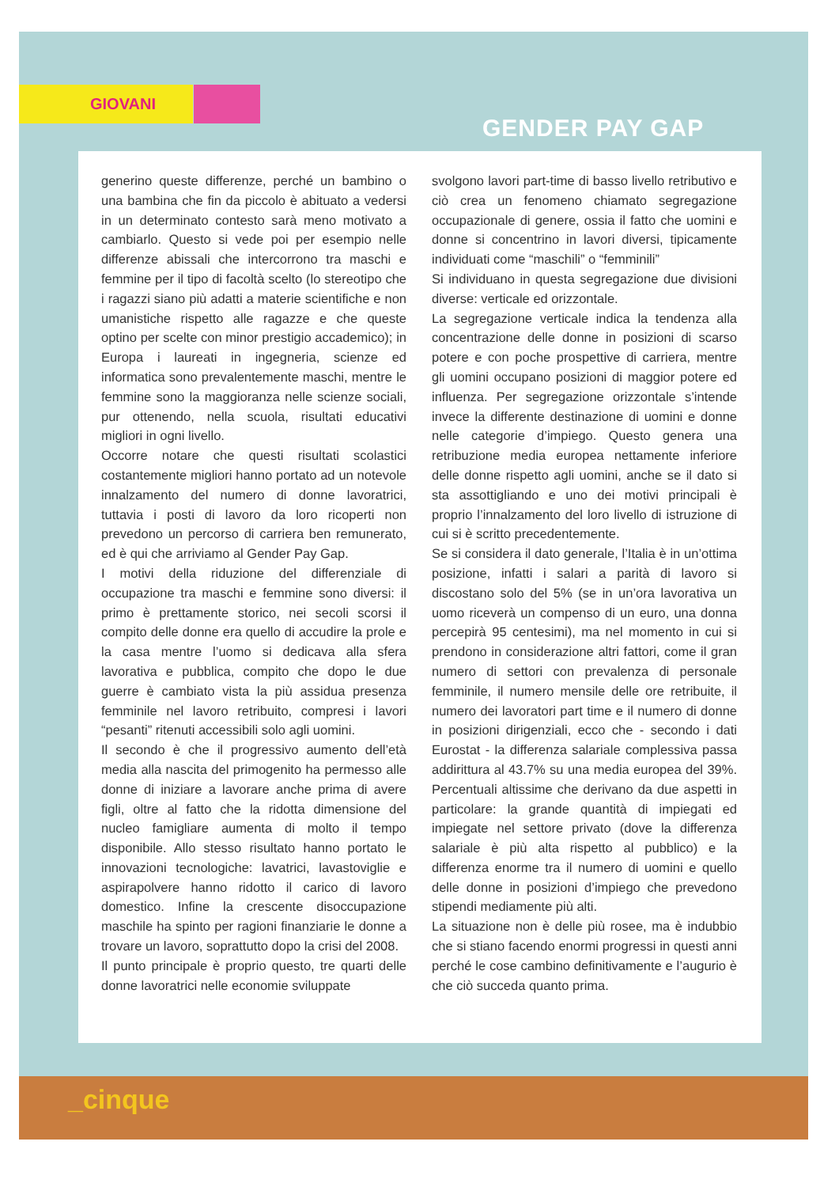GIOVANI
GENDER PAY GAP
generino queste differenze, perché un bambino o una bambina che fin da piccolo è abituato a vedersi in un determinato contesto sarà meno motivato a cambiarlo. Questo si vede poi per esempio nelle differenze abissali che intercorrono tra maschi e femmine per il tipo di facoltà scelto (lo stereotipo che i ragazzi siano più adatti a materie scientifiche e non umanistiche rispetto alle ragazze e che queste optino per scelte con minor prestigio accademico); in Europa i laureati in ingegneria, scienze ed informatica sono prevalentemente maschi, mentre le femmine sono la maggioranza nelle scienze sociali, pur ottenendo, nella scuola, risultati educativi migliori in ogni livello.
Occorre notare che questi risultati scolastici costantemente migliori hanno portato ad un notevole innalzamento del numero di donne lavoratrici, tuttavia i posti di lavoro da loro ricoperti non prevedono un percorso di carriera ben remunerato, ed è qui che arriviamo al Gender Pay Gap.
I motivi della riduzione del differenziale di occupazione tra maschi e femmine sono diversi: il primo è prettamente storico, nei secoli scorsi il compito delle donne era quello di accudire la prole e la casa mentre l’uomo si dedicava alla sfera lavorativa e pubblica, compito che dopo le due guerre è cambiato vista la più assidua presenza femminile nel lavoro retribuito, compresi i lavori “pesanti” ritenuti accessibili solo agli uomini.
Il secondo è che il progressivo aumento dell’età media alla nascita del primogenito ha permesso alle donne di iniziare a lavorare anche prima di avere figli, oltre al fatto che la ridotta dimensione del nucleo famigliare aumenta di molto il tempo disponibile. Allo stesso risultato hanno portato le innovazioni tecnologiche: lavatrici, lavastoviglie e aspirapolvere hanno ridotto il carico di lavoro domestico. Infine la crescente disoccupazione maschile ha spinto per ragioni finanziarie le donne a trovare un lavoro, soprattutto dopo la crisi del 2008.
Il punto principale è proprio questo, tre quarti delle donne lavoratrici nelle economie sviluppate
svolgono lavori part-time di basso livello retributivo e ciò crea un fenomeno chiamato segregazione occupazionale di genere, ossia il fatto che uomini e donne si concentrino in lavori diversi, tipicamente individuati come “maschili” o “femminili”
Si individuano in questa segregazione due divisioni diverse: verticale ed orizzontale.
La segregazione verticale indica la tendenza alla concentrazione delle donne in posizioni di scarso potere e con poche prospettive di carriera, mentre gli uomini occupano posizioni di maggior potere ed influenza. Per segregazione orizzontale s’intende invece la differente destinazione di uomini e donne nelle categorie d’impiego. Questo genera una retribuzione media europea nettamente inferiore delle donne rispetto agli uomini, anche se il dato si sta assottigliando e uno dei motivi principali è proprio l’innalzamento del loro livello di istruzione di cui si è scritto precedentemente.
Se si considera il dato generale, l’Italia è in un’ottima posizione, infatti i salari a parità di lavoro si discostano solo del 5% (se in un’ora lavorativa un uomo riceverà un compenso di un euro, una donna percepirà 95 centesimi), ma nel momento in cui si prendono in considerazione altri fattori, come il gran numero di settori con prevalenza di personale femminile, il numero mensile delle ore retribuite, il numero dei lavoratori part time e il numero di donne in posizioni dirigenziali, ecco che - secondo i dati Eurostat - la differenza salariale complessiva passa addirittura al 43.7% su una media europea del 39%. Percentuali altissime che derivano da due aspetti in particolare: la grande quantità di impiegati ed impiegate nel settore privato (dove la differenza salariale è più alta rispetto al pubblico) e la differenza enorme tra il numero di uomini e quello delle donne in posizioni d’impiego che prevedono stipendi mediamente più alti.
La situazione non è delle più rosee, ma è indubbio che si stiano facendo enormi progressi in questi anni perché le cose cambino definitivamente e l’augurio è che ciò succeda quanto prima.
_cinque